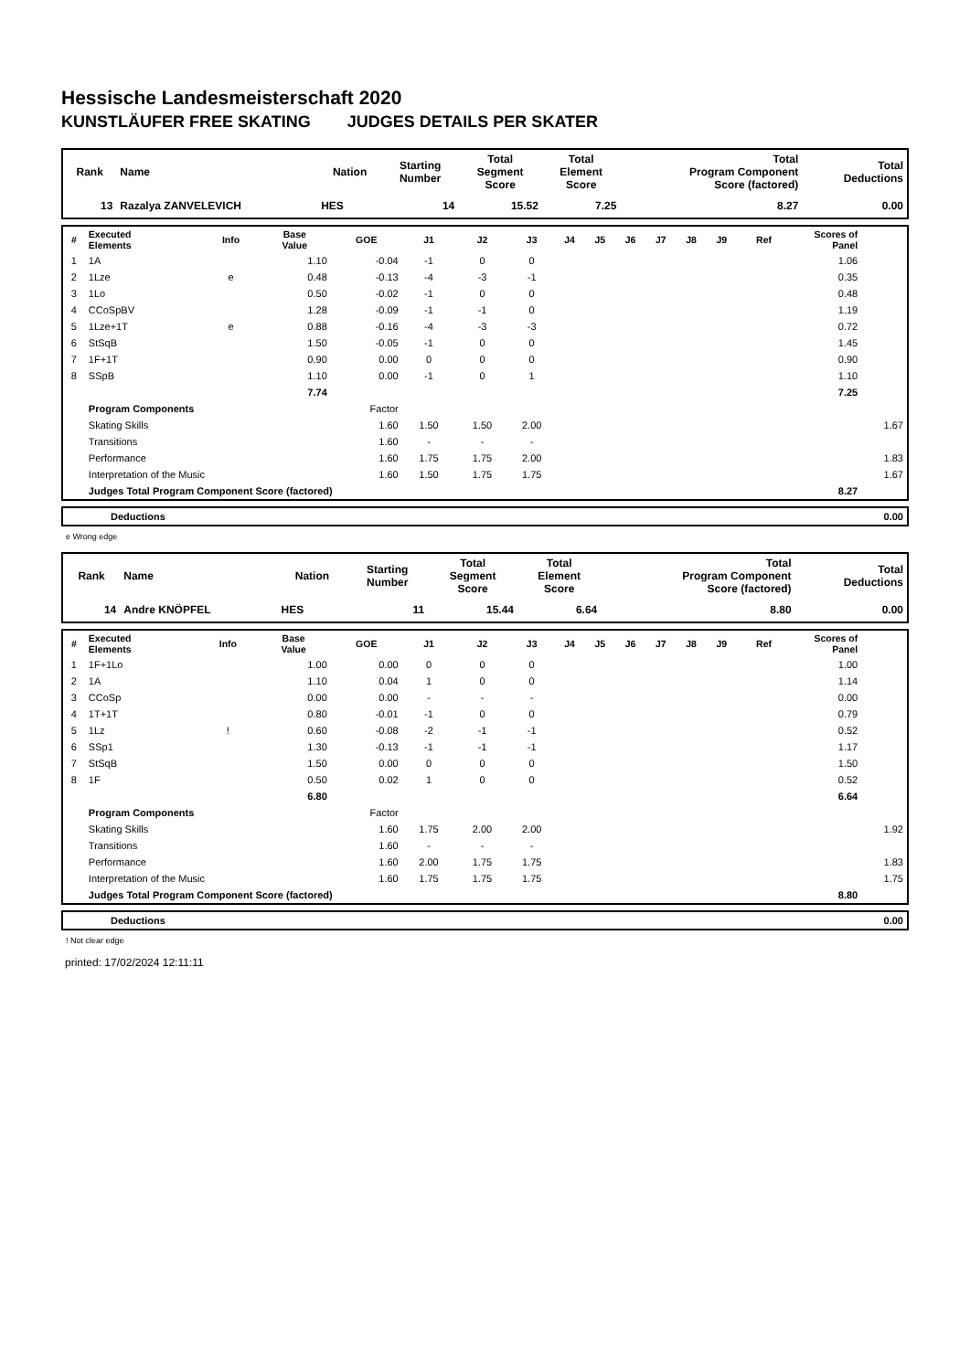Hessische Landesmeisterschaft 2020
KUNSTLÄUFER FREE SKATING JUDGES DETAILS PER SKATER
| Rank | Name | Nation | Starting Number | Total Segment Score | Total Element Score | Total Program Component Score (factored) | Total Deductions |
| --- | --- | --- | --- | --- | --- | --- | --- |
| 13 | Razalya ZANVELEVICH | HES | 14 | 15.52 | 7.25 | 8.27 | 0.00 |
| # | Executed Elements | Info | Base Value | GOE | J1 | J2 | J3 | J4 | J5 | J6 | J7 | J8 | J9 | Ref | Scores of Panel | |
| --- | --- | --- | --- | --- | --- | --- | --- | --- | --- | --- | --- | --- | --- | --- | --- | --- |
| 1 | 1A | | 1.10 | -0.04 | -1 | 0 | 0 | | | | | | | | 1.06 | |
| 2 | 1Lze | e | 0.48 | -0.13 | -4 | -3 | -1 | | | | | | | | 0.35 | |
| 3 | 1Lo | | 0.50 | -0.02 | -1 | 0 | 0 | | | | | | | | 0.48 | |
| 4 | CCoSpBV | | 1.28 | -0.09 | -1 | -1 | 0 | | | | | | | | 1.19 | |
| 5 | 1Lze+1T | e | 0.88 | -0.16 | -4 | -3 | -3 | | | | | | | | 0.72 | |
| 6 | StSqB | | 1.50 | -0.05 | -1 | 0 | 0 | | | | | | | | 1.45 | |
| 7 | 1F+1T | | 0.90 | 0.00 | 0 | 0 | 0 | | | | | | | | 0.90 | |
| 8 | SSpB | | 1.10 | 0.00 | -1 | 0 | 1 | | | | | | | | 1.10 | |
| | | | 7.74 | | | | | | | | | | | | 7.25 | |
| | Program Components | | | Factor | | | | | | | | | | | | |
| | Skating Skills | | | 1.60 | 1.50 | 1.50 | 2.00 | | | | | | | | | 1.67 |
| | Transitions | | | 1.60 | - | - | - | | | | | | | | | |
| | Performance | | | 1.60 | 1.75 | 1.75 | 2.00 | | | | | | | | | 1.83 |
| | Interpretation of the Music | | | 1.60 | 1.50 | 1.75 | 1.75 | | | | | | | | | 1.67 |
| | Judges Total Program Component Score (factored) | | | | | | | | | | | | | | 8.27 | |
| | Deductions | 0.00 |
e Wrong edge
| Rank | Name | Nation | Starting Number | Total Segment Score | Total Element Score | Total Program Component Score (factored) | Total Deductions |
| --- | --- | --- | --- | --- | --- | --- | --- |
| 14 | Andre KNÖPFEL | HES | 11 | 15.44 | 6.64 | 8.80 | 0.00 |
| # | Executed Elements | Info | Base Value | GOE | J1 | J2 | J3 | J4 | J5 | J6 | J7 | J8 | J9 | Ref | Scores of Panel | |
| --- | --- | --- | --- | --- | --- | --- | --- | --- | --- | --- | --- | --- | --- | --- | --- | --- |
| 1 | 1F+1Lo | | 1.00 | 0.00 | 0 | 0 | 0 | | | | | | | | 1.00 | |
| 2 | 1A | | 1.10 | 0.04 | 1 | 0 | 0 | | | | | | | | 1.14 | |
| 3 | CCoSp | | 0.00 | 0.00 | - | - | - | | | | | | | | 0.00 | |
| 4 | 1T+1T | | 0.80 | -0.01 | -1 | 0 | 0 | | | | | | | | 0.79 | |
| 5 | 1Lz | ! | 0.60 | -0.08 | -2 | -1 | -1 | | | | | | | | 0.52 | |
| 6 | SSp1 | | 1.30 | -0.13 | -1 | -1 | -1 | | | | | | | | 1.17 | |
| 7 | StSqB | | 1.50 | 0.00 | 0 | 0 | 0 | | | | | | | | 1.50 | |
| 8 | 1F | | 0.50 | 0.02 | 1 | 0 | 0 | | | | | | | | 0.52 | |
| | | | 6.80 | | | | | | | | | | | | 6.64 | |
| | Program Components | | | Factor | | | | | | | | | | | | |
| | Skating Skills | | | 1.60 | 1.75 | 2.00 | 2.00 | | | | | | | | | 1.92 |
| | Transitions | | | 1.60 | - | - | - | | | | | | | | | |
| | Performance | | | 1.60 | 2.00 | 1.75 | 1.75 | | | | | | | | | 1.83 |
| | Interpretation of the Music | | | 1.60 | 1.75 | 1.75 | 1.75 | | | | | | | | | 1.75 |
| | Judges Total Program Component Score (factored) | | | | | | | | | | | | | | 8.80 | |
| | Deductions | 0.00 |
! Not clear edge
printed: 17/02/2024 12:11:11